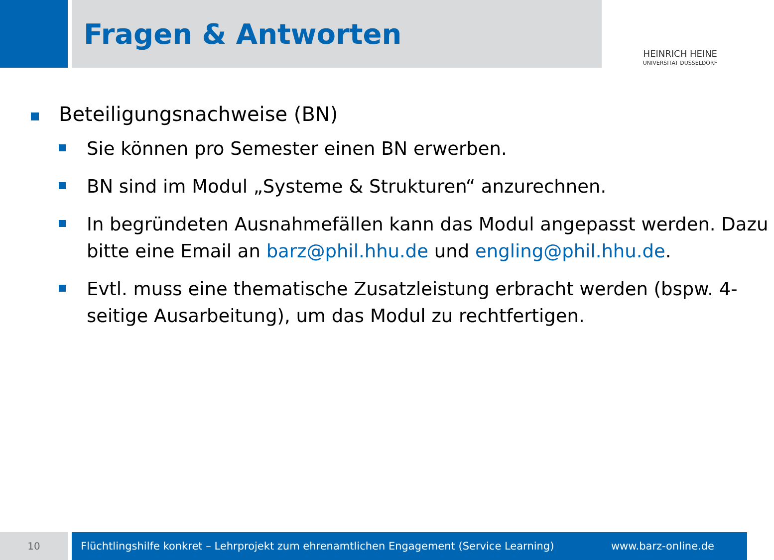Fragen & Antworten
HEINRICH HEINE
UNIVERSITÄT DÜSSELDORF
Beteiligungsnachweise (BN)
Sie können pro Semester einen BN erwerben.
BN sind im Modul „Systeme & Strukturen“ anzurechnen.
In begründeten Ausnahmefällen kann das Modul angepasst werden. Dazu bitte eine Email an barz@phil.hhu.de und engling@phil.hhu.de.
Evtl. muss eine thematische Zusatzleistung erbracht werden (bspw. 4-seitige Ausarbeitung), um das Modul zu rechtfertigen.
10
Flüchtlingshilfe konkret – Lehrprojekt zum ehrenamtlichen Engagement (Service Learning) www.barz-online.de